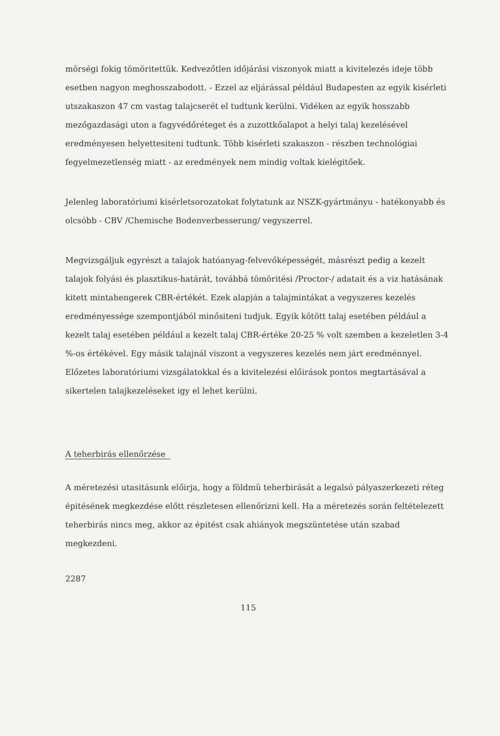mörségi fokig tömöritettük. Kedvezőtlen időjárási viszonyok miatt a kivitelezés ideje több esetben nagyon meghosszabodott. - Ezzel az eljárással például Budapesten az egyik kisérleti utszakaszon 47 cm vastag talajcserét el tudtunk kerülni. Vidéken az egyik hosszabb mezőgazdasági uton a fagyvédőréteget és a zuzottkőalapot a helyi talaj kezelésével eredményesen helyettesiteni tudtunk. Több kisérleti szakaszon - részben technológiai fegyelmezetlenség miatt - az eredmények nem mindig voltak kielégitőek.
Jelenleg laboratóriumi kisérletsorozatokat folytatunk az NSZK-gyártmányu - hatékonyabb és olcsóbb - CBV /Chemische Bodenverbesserung/ vegyszerrel.
Megvizsgáljuk egyrészt a talajok hatóanyag-felvevőképességét, másrészt pedig a kezelt talajok folyási és plasztikus-határát, továbbá tömöritési /Proctor-/ adatait és a viz hatásának kitett mintahengerek CBR-értékét. Ezek alapján a talajmintákat a vegyszeres kezelés eredményessége szempontjából minősiteni tudjuk. Egyik kötött talaj esetében például a kezelt talaj esetében például a kezelt talaj CBR-értéke 20-25 % volt szemben a kezeletlen 3-4 %-os értékével. Egy másik talajnál viszont a vegyszeres kezelés nem járt eredménnyel. Előzetes laboratóriumi vizsgálatokkal és a kivitelezési előirások pontos megtartásával a sikertelen talajkezeléseket igy el lehet kerülni.
A teherbirás ellenőrzése
A méretezési utasitásunk előirja, hogy a földmü teherbirását a legalsó pályaszerkezeti réteg épitésének megkezdése előtt részletesen ellenőrizni kell. Ha a méretezés során feltételezett teherbirás nincs meg, akkor az épitést csak ahiányok megszüntetése után szabad megkezdeni.
2287
115